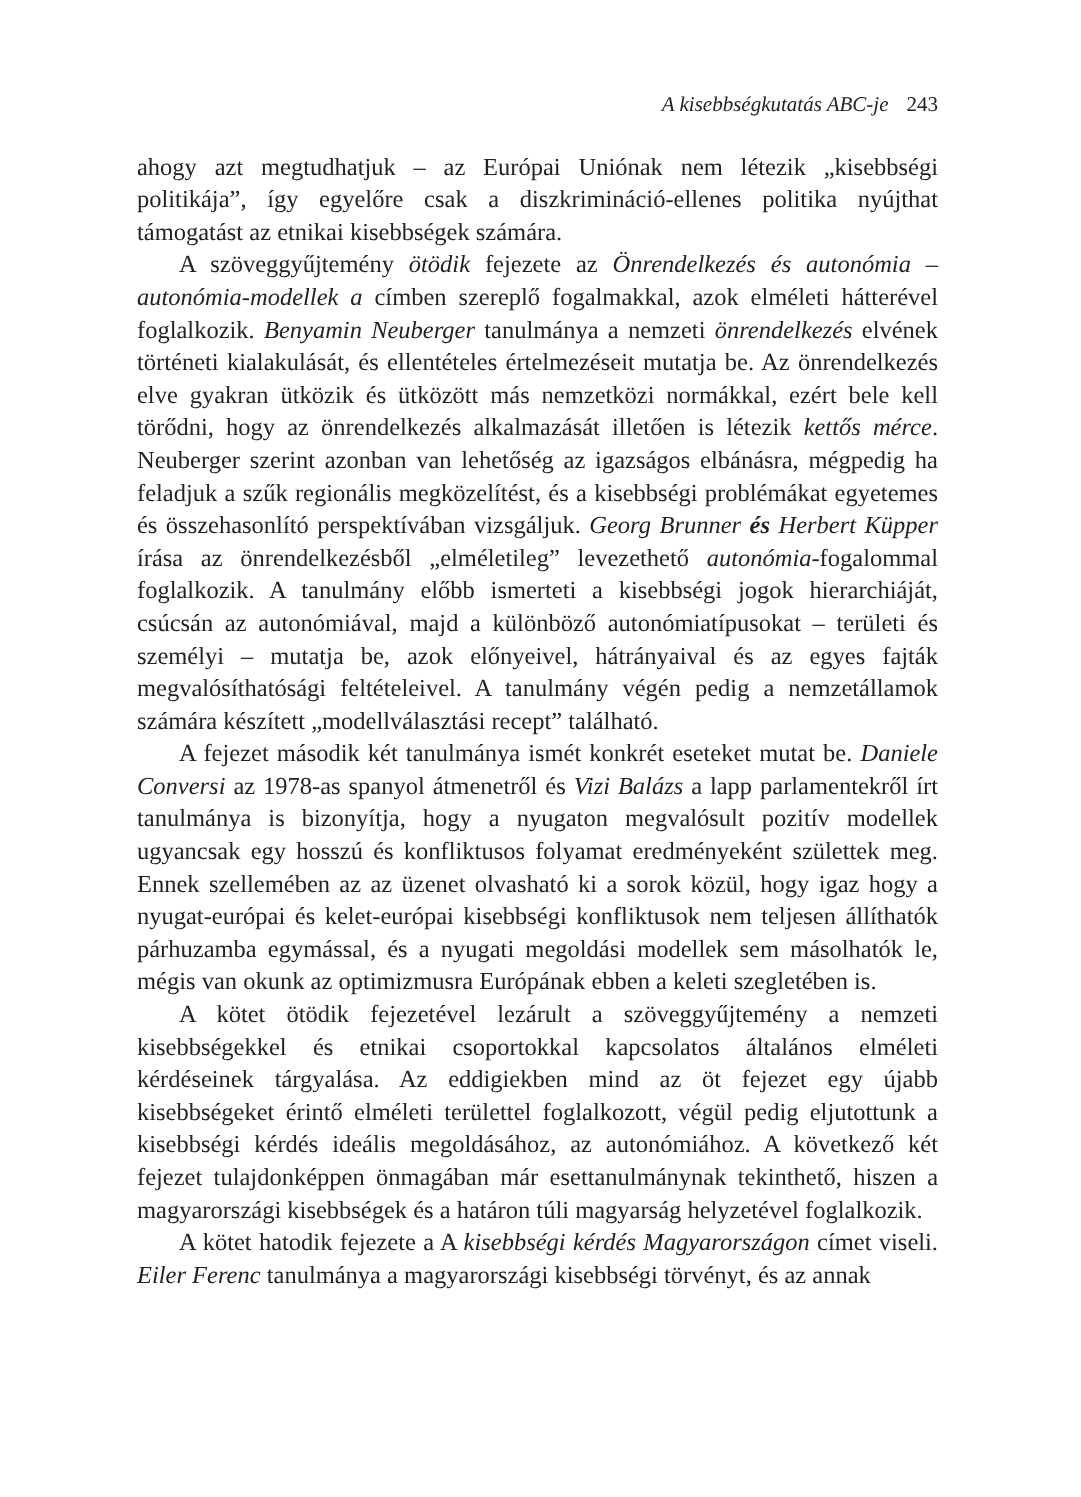A kisebbségkutatás ABC-je 243
ahogy azt megtudhatjuk – az Európai Uniónak nem létezik „kisebbségi politikája”, így egyelőre csak a diszkrimináció-ellenes politika nyújthat támogatást az etnikai kisebbségek számára.
A szöveggyűjtemény ötödik fejezete az Önrendelkezés és autonómia – autonómia-modellek a címben szereplő fogalmakkal, azok elméleti hátterével foglalkozik. Benyamin Neuberger tanulmánya a nemzeti önrendelkezés elvének történeti kialakulását, és ellentételes értelmezéseit mutatja be. Az önrendelkezés elve gyakran ütközik és ütközött más nemzetközi normákkal, ezért bele kell törődni, hogy az önrendelkezés alkalmazását illetően is létezik kettős mérce. Neuberger szerint azonban van lehetőség az igazságos elbánásra, mégpedig ha feladjuk a szűk regionális megközelítést, és a kisebbségi problémákat egyetemes és összehasonlító perspektívában vizsgáljuk. Georg Brunner és Herbert Küpper írása az önrendelkezésből „elméletileg” levezethető autonómia-fogalommal foglalkozik. A tanulmány előbb ismerteti a kisebbségi jogok hierarchiáját, csúcsán az autonómiával, majd a különböző autonómiatípusokat – területi és személyi – mutatja be, azok előnyeivel, hátrányaival és az egyes fajták megvalósíthatósági feltételeivel. A tanulmány végén pedig a nemzetállamok számára készített „modellválasztási recept” található.
A fejezet második két tanulmánya ismét konkrét eseteket mutat be. Daniele Conversi az 1978-as spanyol átmenetről és Vizi Balázs a lapp parlamentekről írt tanulmánya is bizonyítja, hogy a nyugaton megvalósult pozitív modellek ugyancsak egy hosszú és konfliktusos folyamat eredményeként születtek meg. Ennek szellemében az az üzenet olvasható ki a sorok közül, hogy igaz hogy a nyugat-európai és kelet-európai kisebbségi konfliktusok nem teljesen állíthatók párhuzamba egymással, és a nyugati megoldási modellek sem másolhatók le, mégis van okunk az optimizmusra Európának ebben a keleti szegletében is.
A kötet ötödik fejezetével lezárult a szöveggyűjtemény a nemzeti kisebbségekkel és etnikai csoportokkal kapcsolatos általános elméleti kérdéseinek tárgyalása. Az eddigiekben mind az öt fejezet egy újabb kisebbségeket érintő elméleti területtel foglalkozott, végül pedig eljutottunk a kisebbségi kérdés ideális megoldásához, az autonómiához. A következő két fejezet tulajdonképpen önmagában már esettanulmánynak tekinthető, hiszen a magyarországi kisebbségek és a határon túli magyarság helyzetével foglalkozik.
A kötet hatodik fejezete a A kisebbségi kérdés Magyarországon címet viseli. Eiler Ferenc tanulmánya a magyarországi kisebbségi törvényt, és az annak